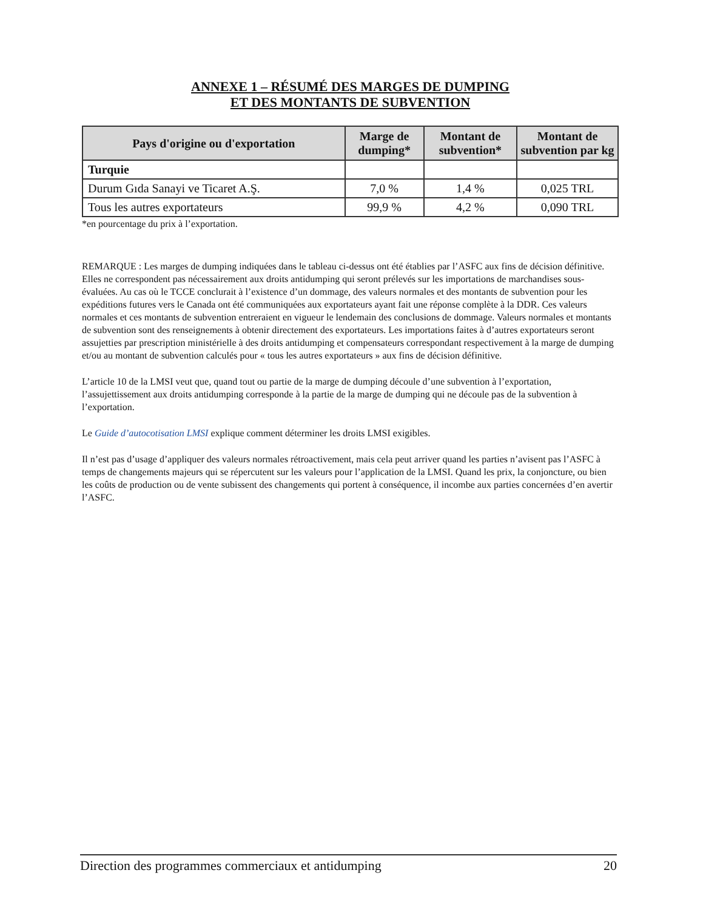ANNEXE 1 – RÉSUMÉ DES MARGES DE DUMPING
ET DES MONTANTS DE SUBVENTION
| Pays d'origine ou d'exportation | Marge de dumping* | Montant de subvention* | Montant de subvention par kg |
| --- | --- | --- | --- |
| Turquie | | | |
| Durum Gıda Sanayi ve Ticaret A.Ş. | 7,0 % | 1,4 % | 0,025 TRL |
| Tous les autres exportateurs | 99,9 % | 4,2 % | 0,090 TRL |
*en pourcentage du prix à l’exportation.
REMARQUE : Les marges de dumping indiquées dans le tableau ci-dessus ont été établies par l’ASFC aux fins de décision définitive. Elles ne correspondent pas nécessairement aux droits antidumping qui seront prélevés sur les importations de marchandises sous-évaluées. Au cas où le TCCE conclurait à l’existence d’un dommage, des valeurs normales et des montants de subvention pour les expéditions futures vers le Canada ont été communiquées aux exportateurs ayant fait une réponse complète à la DDR. Ces valeurs normales et ces montants de subvention entreraient en vigueur le lendemain des conclusions de dommage. Valeurs normales et montants de subvention sont des renseignements à obtenir directement des exportateurs. Les importations faites à d’autres exportateurs seront assujetties par prescription ministérielle à des droits antidumping et compensateurs correspondant respectivement à la marge de dumping et/ou au montant de subvention calculés pour « tous les autres exportateurs » aux fins de décision définitive.
L’article 10 de la LMSI veut que, quand tout ou partie de la marge de dumping découle d’une subvention à l’exportation, l’assujettissement aux droits antidumping corresponde à la partie de la marge de dumping qui ne découle pas de la subvention à l’exportation.
Le Guide d’autocotisation LMSI explique comment déterminer les droits LMSI exigibles.
Il n’est pas d’usage d’appliquer des valeurs normales rétroactivement, mais cela peut arriver quand les parties n’avisent pas l’ASFC à temps de changements majeurs qui se répercutent sur les valeurs pour l’application de la LMSI. Quand les prix, la conjoncture, ou bien les coûts de production ou de vente subissent des changements qui portent à conséquence, il incombe aux parties concernées d’en avertir l’ASFC.
Direction des programmes commerciaux et antidumping 20